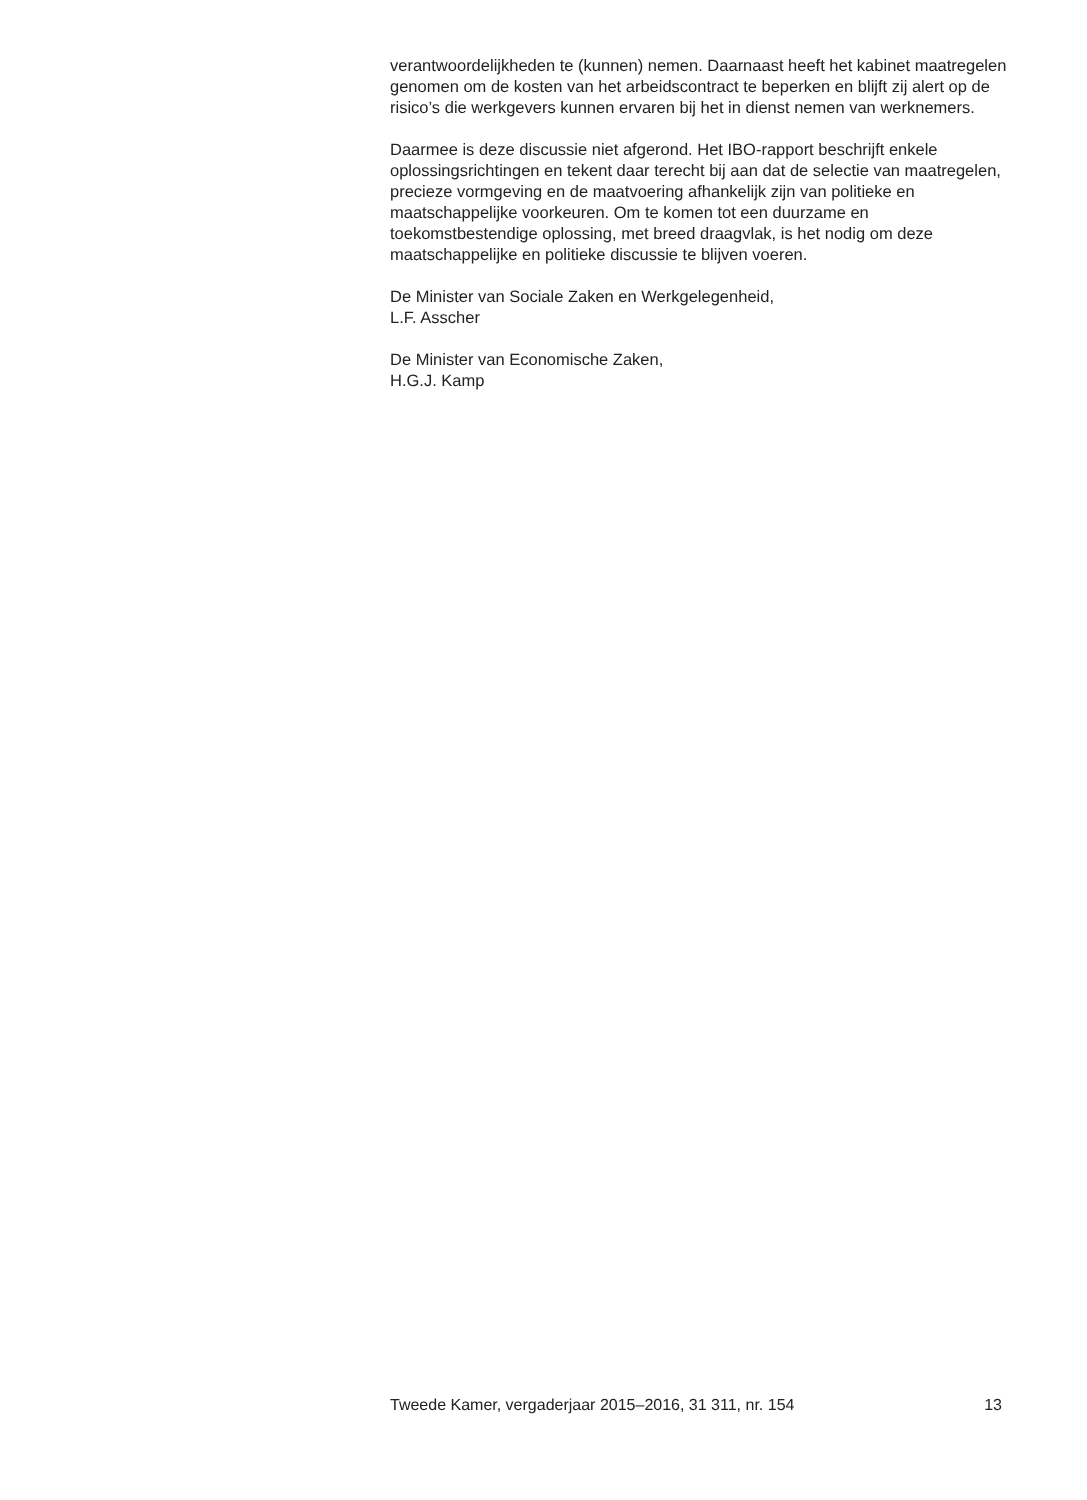verantwoordelijkheden te (kunnen) nemen. Daarnaast heeft het kabinet maatregelen genomen om de kosten van het arbeidscontract te beperken en blijft zij alert op de risico’s die werkgevers kunnen ervaren bij het in dienst nemen van werknemers.
Daarmee is deze discussie niet afgerond. Het IBO-rapport beschrijft enkele oplossingsrichtingen en tekent daar terecht bij aan dat de selectie van maatregelen, precieze vormgeving en de maatvoering afhankelijk zijn van politieke en maatschappelijke voorkeuren. Om te komen tot een duurzame en toekomstbestendige oplossing, met breed draagvlak, is het nodig om deze maatschappelijke en politieke discussie te blijven voeren.
De Minister van Sociale Zaken en Werkgelegenheid,
L.F. Asscher
De Minister van Economische Zaken,
H.G.J. Kamp
Tweede Kamer, vergaderjaar 2015–2016, 31 311, nr. 154 13